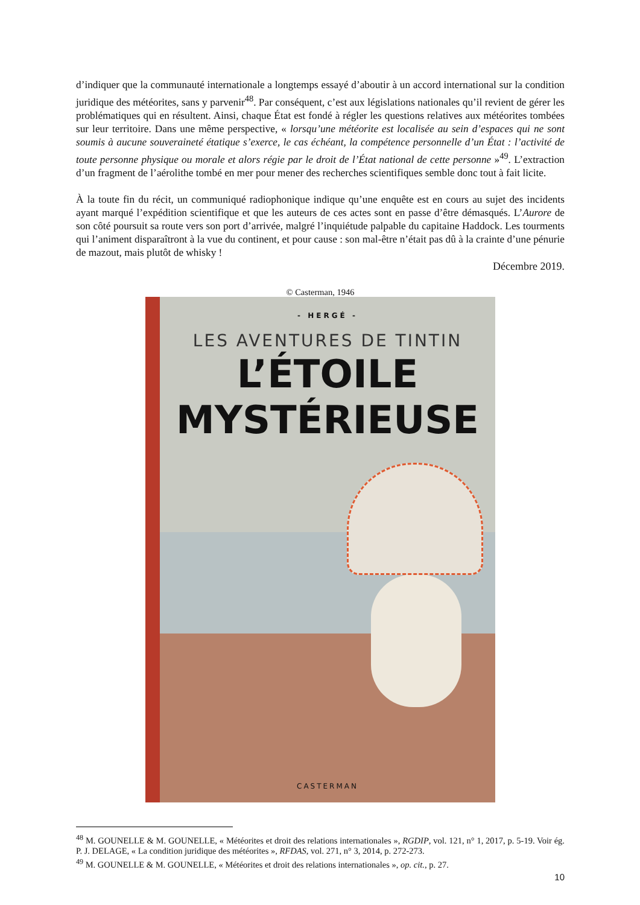d’indiquer que la communauté internationale a longtemps essayé d’aboutir à un accord international sur la condition juridique des météorites, sans y parvenir<sup>48</sup>. Par conséquent, c’est aux législations nationales qu’il revient de gérer les problématiques qui en résultent. Ainsi, chaque État est fondé à régler les questions relatives aux météorites tombées sur leur territoire. Dans une même perspective, « lorsqu’une météorite est localisée au sein d’espaces qui ne sont soumis à aucune souveraineté étatique s’exerce, le cas échéant, la compétence personnelle d’un État : l’activité de toute personne physique ou morale et alors régie par le droit de l’État national de cette personne »<sup>49</sup>. L’extraction d’un fragment de l’aérolithe tombé en mer pour mener des recherches scientifiques semble donc tout à fait licite.
À la toute fin du récit, un communiqué radiophonique indique qu’une enquête est en cours au sujet des incidents ayant marqué l’expédition scientifique et que les auteurs de ces actes sont en passe d’être démasqués. L’Aurore de son côté poursuit sa route vers son port d’arrivée, malgré l’inquiétude palpable du capitaine Haddock. Les tourments qui l’animent disparaîtront à la vue du continent, et pour cause : son mal-être n’était pas dû à la crainte d’une pénurie de mazout, mais plutôt de whisky !
Décembre 2019.
© Casterman, 1946
- HERGÉ -
LES AVENTURES DE TINTIN
L’ÉTOILE
MYSTÉRIEUSE
CASTERMAN
<sup>48</sup> M. GOUNELLE & M. GOUNELLE, « Météorites et droit des relations internationales », RGDIP, vol. 121, n° 1, 2017, p. 5-19. Voir ég. P. J. DELAGE, « La condition juridique des météorites », RFDAS, vol. 271, n° 3, 2014, p. 272-273.
<sup>49</sup> M. GOUNELLE & M. GOUNELLE, « Météorites et droit des relations internationales », op. cit., p. 27.
10